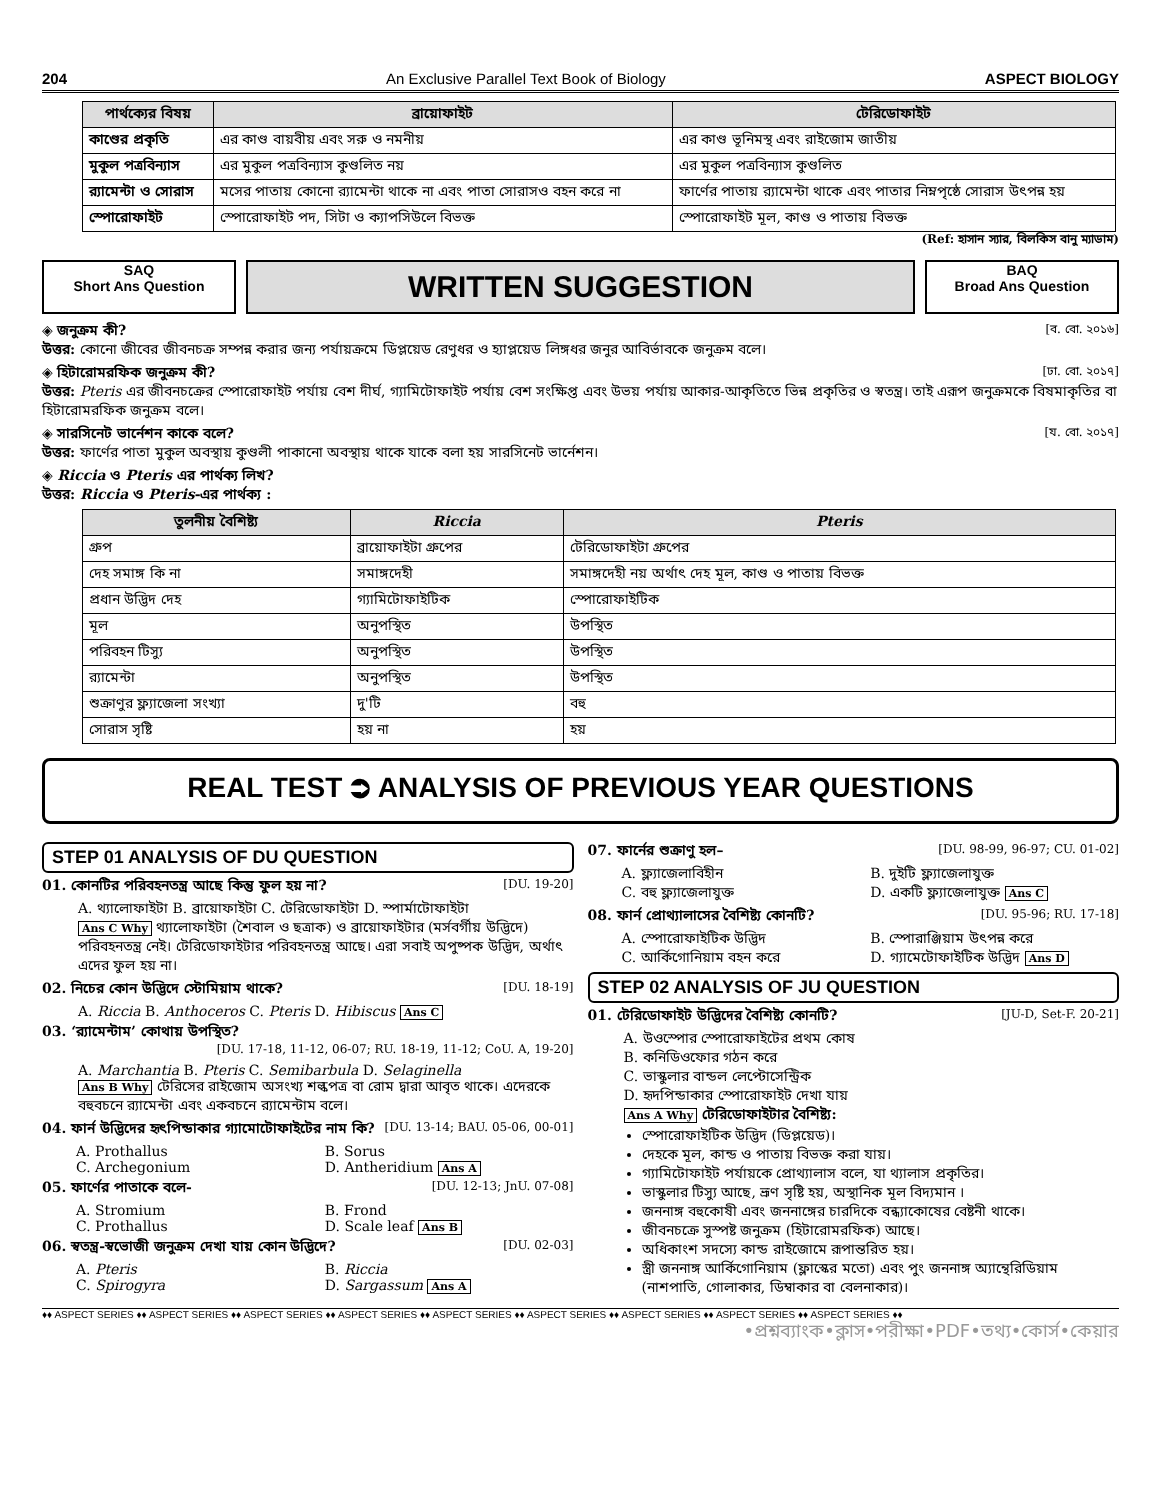204 An Exclusive Parallel Text Book of Biology ASPECT BIOLOGY
| পার্থক্যের বিষয় | ব্রায়োফাইট | টেরিডোফাইট |
| --- | --- | --- |
| কাণ্ডের প্রকৃতি | এর কাণ্ড বায়বীয় এবং সরু ও নমনীয় | এর কাণ্ড ভূনিমস্থ এবং রাইজোম জাতীয় |
| মুকুল পত্রবিন্যাস | এর মুকুল পত্রবিন্যাস কুণ্ডলিত নয় | এর মুকুল পত্রবিন্যাস কুণ্ডলিত |
| র‍্যামেন্টা ও সোরাস | মসের পাতায় কোনো র‍্যামেন্টা থাকে না এবং পাতা সোরাসও বহন করে না | ফার্ণের পাতায় র‍্যামেন্টা থাকে এবং পাতার নিম্নপৃষ্ঠে সোরাস উৎপন্ন হয় |
| স্পোরোফাইট | স্পোরোফাইট পদ, সিটা ও ক্যাপসিউলে বিভক্ত | স্পোরোফাইট মূল, কাণ্ড ও পাতায় বিভক্ত |
(Ref: হাসান স্যার, বিলকিস বানু ম্যাডাম)
SAQ
Short Ans Question
WRITTEN SUGGESTION
BAQ
Broad Ans Question
◈ জনুক্রম কী? [ব. বো. ২০১৬]
উত্তর: কোনো জীবের জীবনচক্র সম্পন্ন করার জন্য পর্যায়ক্রমে ডিপ্লয়েড রেণুধর ও হ্যাপ্লয়েড লিঙ্গধর জনুর আবির্ভাবকে জনুক্রম বলে।
◈ হিটারোমরফিক জনুক্রম কী? [ঢা. বো. ২০১৭]
উত্তর: Pteris এর জীবনচক্রের স্পোরোফাইট পর্যায় বেশ দীর্ঘ, গ্যামিটোফাইট পর্যায় বেশ সংক্ষিপ্ত এবং উভয় পর্যায় আকার-আকৃতিতে ভিন্ন প্রকৃতির ও স্বতন্ত্র। তাই এরূপ জনুক্রমকে বিষমাকৃতির বা হিটারোমরফিক জনুক্রম বলে।
◈ সারসিনেট ভার্নেশন কাকে বলে? [য. বো. ২০১৭]
উত্তর: ফার্ণের পাতা মুকুল অবস্থায় কুণ্ডলী পাকানো অবস্থায় থাকে যাকে বলা হয় সারসিনেট ভার্নেশন।
◈ Riccia ও Pteris এর পার্থক্য লিখ?
উত্তর: Riccia ও Pteris-এর পার্থক্য :
| তুলনীয় বৈশিষ্ট্য | Riccia | Pteris |
| --- | --- | --- |
| গ্রুপ | ব্রায়োফাইটা গ্রুপের | টেরিডোফাইটা গ্রুপের |
| দেহ সমাঙ্গ কি না | সমাঙ্গদেহী | সমাঙ্গদেহী নয় অর্থাৎ দেহ মূল, কাণ্ড ও পাতায় বিভক্ত |
| প্রধান উদ্ভিদ দেহ | গ্যামিটোফাইটিক | স্পোরোফাইটিক |
| মূল | অনুপস্থিত | উপস্থিত |
| পরিবহন টিস্যু | অনুপস্থিত | উপস্থিত |
| র‍্যামেন্টা | অনুপস্থিত | উপস্থিত |
| শুক্রাণুর ফ্ল্যাজেলা সংখ্যা | দু'টি | বহু |
| সোরাস সৃষ্টি | হয় না | হয় |
REAL TEST ⮊ ANALYSIS OF PREVIOUS YEAR QUESTIONS
STEP 01 ANALYSIS OF DU QUESTION
01. কোনটির পরিবহনতন্ত্র আছে কিন্তু ফুল হয় না? [DU. 19-20]
A. থ্যালোফাইটা B. ব্রায়োফাইটা C. টেরিডোফাইটা D. স্পার্মাটোফাইটা
Ans C Why থ্যালোফাইটা (শৈবাল ও ছত্রাক) ও ব্রায়োফাইটার (মর্সবর্গীয় উদ্ভিদে) পরিবহনতন্ত্র নেই। টেরিডোফাইটার পরিবহনতন্ত্র আছে। এরা সবাই অপুষ্পক উদ্ভিদ, অর্থাৎ এদের ফুল হয় না।
02. নিচের কোন উদ্ভিদে স্টোমিয়াম থাকে? [DU. 18-19]
A. Riccia B. Anthoceros C. Pteris D. Hibiscus Ans C
03. ‘র‍্যামেন্টাম’ কোথায় উপস্থিত?
[DU. 17-18, 11-12, 06-07; RU. 18-19, 11-12; CoU. A, 19-20]
A. Marchantia B. Pteris C. Semibarbula D. Selaginella
Ans B Why টেরিসের রাইজোম অসংখ্য শল্কপত্র বা রোম দ্বারা আবৃত থাকে। এদেরকে বহুবচনে র‍্যামেন্টা এবং একবচনে র‍্যামেন্টাম বলে।
04. ফার্ন উদ্ভিদের হৃৎপিন্ডাকার গ্যামোটোফাইটের নাম কি? [DU. 13-14; BAU. 05-06, 00-01]
A. Prothallus B. Sorus C. Archegonium D. Antheridium Ans A
05. ফার্ণের পাতাকে বলে- [DU. 12-13; JnU. 07-08]
A. Stromium B. Frond C. Prothallus D. Scale leaf Ans B
06. স্বতন্ত্র-স্বভোজী জনুক্রম দেখা যায় কোন উদ্ভিদে? [DU. 02-03]
A. Pteris B. Riccia C. Spirogyra D. Sargassum Ans A
07. ফার্নের শুক্রাণু হল– [DU. 98-99, 96-97; CU. 01-02]
A. ফ্ল্যাজেলাবিহীন B. দুইটি ফ্ল্যাজেলাযুক্ত C. বহু ফ্ল্যাজেলাযুক্ত D. একটি ফ্ল্যাজেলাযুক্ত Ans C
08. ফার্ন প্রোথ্যালাসের বৈশিষ্ট্য কোনটি? [DU. 95-96; RU. 17-18]
A. স্পোরোফাইটিক উদ্ভিদ B. স্পোরাঞ্জিয়াম উৎপন্ন করে C. আর্কিগোনিয়াম বহন করে D. গ্যামেটোফাইটিক উদ্ভিদ Ans D
STEP 02 ANALYSIS OF JU QUESTION
01. টেরিডোফাইট উদ্ভিদের বৈশিষ্ট্য কোনটি? [JU-D, Set-F. 20-21]
A. উওস্পোর স্পোরোফাইটের প্রথম কোষ
B. কনিডিওফোর গঠন করে
C. ভাস্কুলার বান্ডল লেপ্টোসেন্ট্রিক
D. হৃদপিন্ডাকার স্পোরোফাইট দেখা যায়
Ans A Why টেরিডোফাইটার বৈশিষ্ট্য:
স্পোরোফাইটিক উদ্ভিদ (ডিপ্লয়েড)।
দেহকে মূল, কান্ড ও পাতায় বিভক্ত করা যায়।
গ্যামিটোফাইট পর্যায়কে প্রোথ্যালাস বলে, যা থ্যালাস প্রকৃতির।
ভাস্কুলার টিস্যু আছে, ভ্রূণ সৃষ্টি হয়, অস্থানিক মূল বিদ্যমান ।
জননাঙ্গ বহুকোষী এবং জননাঙ্গের চারদিকে বন্ধ্যাকোষের বেষ্টনী থাকে।
জীবনচক্রে সুস্পষ্ট জনুক্রম (হিটারোমরফিক) আছে।
অধিকাংশ সদস্যে কান্ড রাইজোমে রূপান্তরিত হয়।
স্ত্রী জননাঙ্গ আর্কিগোনিয়াম (ফ্লাস্কের মতো) এবং পুং জননাঙ্গ অ্যান্থেরিডিয়াম (নাশপাতি, গোলাকার, ডিম্বাকার বা বেলনাকার)।
♦♦ ASPECT SERIES ♦♦ ASPECT SERIES ♦♦ ASPECT SERIES ♦♦ ASPECT SERIES ♦♦ ASPECT SERIES ♦♦ ASPECT SERIES ♦♦ ASPECT SERIES ♦♦ ASPECT SERIES ♦♦ ASPECT SERIES ♦♦
•প্রশ্নব্যাংক•ক্লাস•পরীক্ষা•PDF•তথ্য•কোর্স•কেয়ার